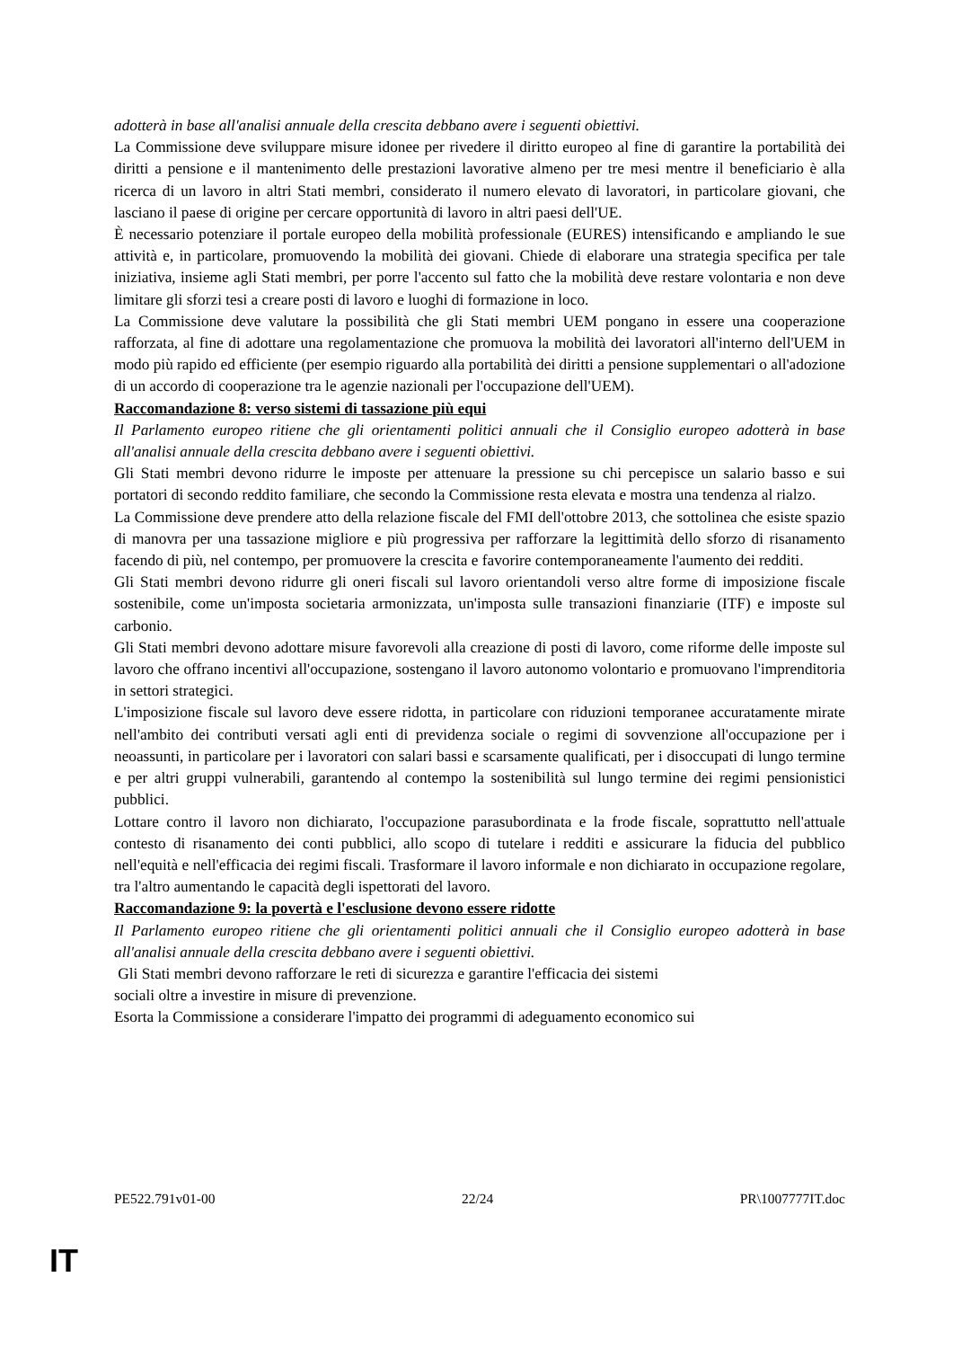adotterà in base all'analisi annuale della crescita debbano avere i seguenti obiettivi.
La Commissione deve sviluppare misure idonee per rivedere il diritto europeo al fine di garantire la portabilità dei diritti a pensione e il mantenimento delle prestazioni lavorative almeno per tre mesi mentre il beneficiario è alla ricerca di un lavoro in altri Stati membri, considerato il numero elevato di lavoratori, in particolare giovani, che lasciano il paese di origine per cercare opportunità di lavoro in altri paesi dell'UE.
È necessario potenziare il portale europeo della mobilità professionale (EURES) intensificando e ampliando le sue attività e, in particolare, promuovendo la mobilità dei giovani. Chiede di elaborare una strategia specifica per tale iniziativa, insieme agli Stati membri, per porre l'accento sul fatto che la mobilità deve restare volontaria e non deve limitare gli sforzi tesi a creare posti di lavoro e luoghi di formazione in loco.
La Commissione deve valutare la possibilità che gli Stati membri UEM pongano in essere una cooperazione rafforzata, al fine di adottare una regolamentazione che promuova la mobilità dei lavoratori all'interno dell'UEM in modo più rapido ed efficiente (per esempio riguardo alla portabilità dei diritti a pensione supplementari o all'adozione di un accordo di cooperazione tra le agenzie nazionali per l'occupazione dell'UEM).
Raccomandazione 8: verso sistemi di tassazione più equi
Il Parlamento europeo ritiene che gli orientamenti politici annuali che il Consiglio europeo adotterà in base all'analisi annuale della crescita debbano avere i seguenti obiettivi.
Gli Stati membri devono ridurre le imposte per attenuare la pressione su chi percepisce un salario basso e sui portatori di secondo reddito familiare, che secondo la Commissione resta elevata e mostra una tendenza al rialzo.
La Commissione deve prendere atto della relazione fiscale del FMI dell'ottobre 2013, che sottolinea che esiste spazio di manovra per una tassazione migliore e più progressiva per rafforzare la legittimità dello sforzo di risanamento facendo di più, nel contempo, per promuovere la crescita e favorire contemporaneamente l'aumento dei redditi.
Gli Stati membri devono ridurre gli oneri fiscali sul lavoro orientandoli verso altre forme di imposizione fiscale sostenibile, come un'imposta societaria armonizzata, un'imposta sulle transazioni finanziarie (ITF) e imposte sul carbonio.
Gli Stati membri devono adottare misure favorevoli alla creazione di posti di lavoro, come riforme delle imposte sul lavoro che offrano incentivi all'occupazione, sostengano il lavoro autonomo volontario e promuovano l'imprenditoria in settori strategici.
L'imposizione fiscale sul lavoro deve essere ridotta, in particolare con riduzioni temporanee accuratamente mirate nell'ambito dei contributi versati agli enti di previdenza sociale o regimi di sovvenzione all'occupazione per i neoassunti, in particolare per i lavoratori con salari bassi e scarsamente qualificati, per i disoccupati di lungo termine e per altri gruppi vulnerabili, garantendo al contempo la sostenibilità sul lungo termine dei regimi pensionistici pubblici.
Lottare contro il lavoro non dichiarato, l'occupazione parasubordinata e la frode fiscale, soprattutto nell'attuale contesto di risanamento dei conti pubblici, allo scopo di tutelare i redditi e assicurare la fiducia del pubblico nell'equità e nell'efficacia dei regimi fiscali. Trasformare il lavoro informale e non dichiarato in occupazione regolare, tra l'altro aumentando le capacità degli ispettorati del lavoro.
Raccomandazione 9: la povertà e l'esclusione devono essere ridotte
Il Parlamento europeo ritiene che gli orientamenti politici annuali che il Consiglio europeo adotterà in base all'analisi annuale della crescita debbano avere i seguenti obiettivi.
Gli Stati membri devono rafforzare le reti di sicurezza e garantire l'efficacia dei sistemi
sociali oltre a investire in misure di prevenzione.
Esorta la Commissione a considerare l'impatto dei programmi di adeguamento economico sui
PE522.791v01-00 22/24 PR\1007777IT.doc
IT